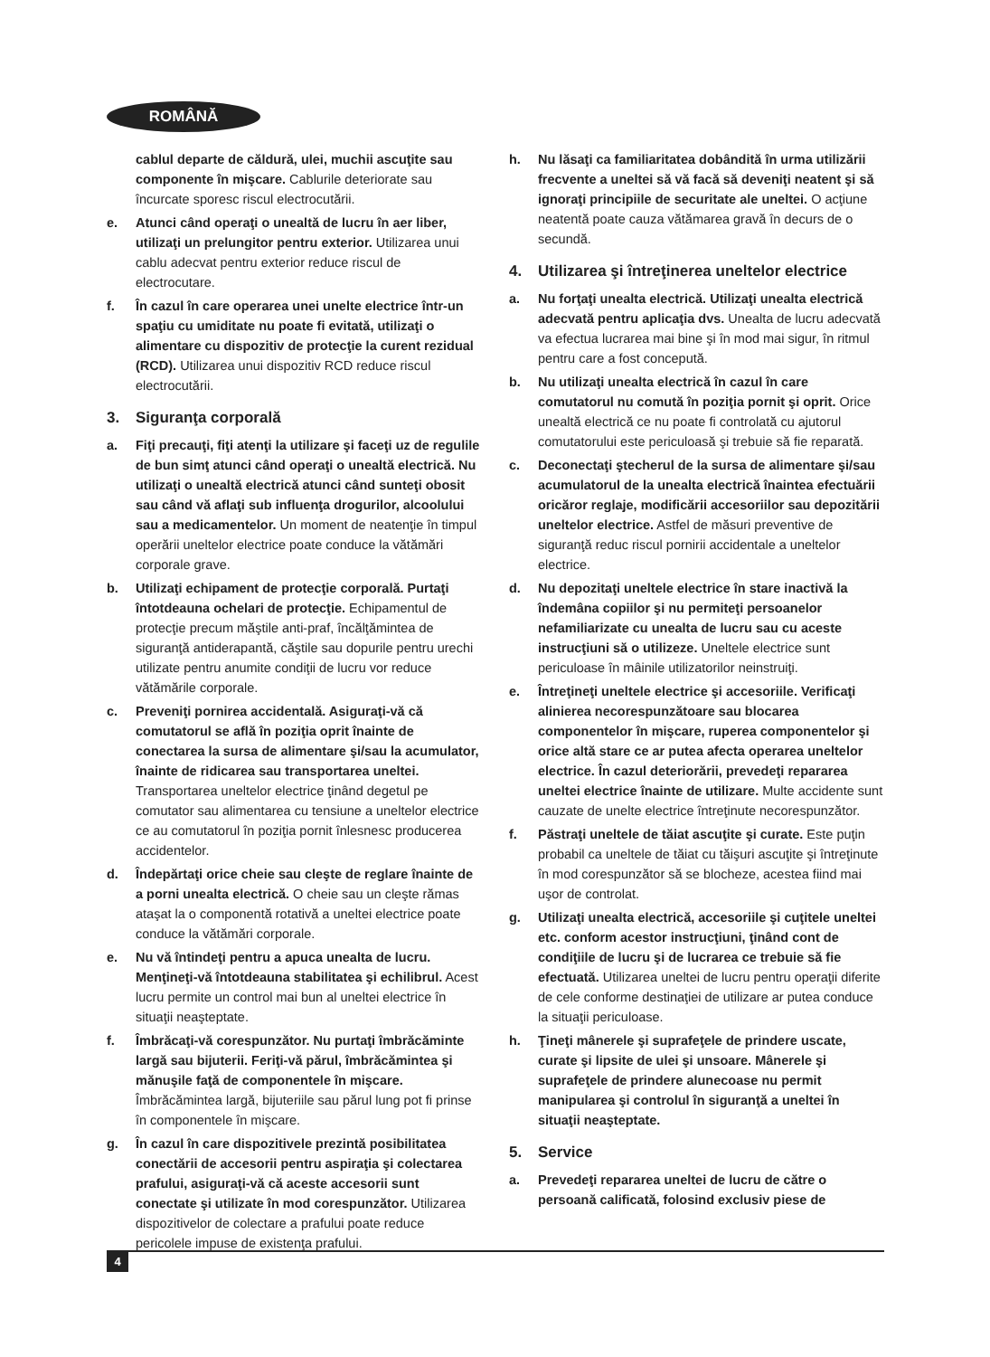ROMÂNĂ
cablul departe de căldură, ulei, muchii ascuţite sau componente în mişcare. Cablurile deteriorate sau încurcate sporesc riscul electrocutării.
e. Atunci când operaţi o unealtă de lucru în aer liber, utilizaţi un prelungitor pentru exterior. Utilizarea unui cablu adecvat pentru exterior reduce riscul de electrocutare.
f. În cazul în care operarea unei unelte electrice într-un spaţiu cu umiditate nu poate fi evitată, utilizaţi o alimentare cu dispozitiv de protecţie la curent rezidual (RCD). Utilizarea unui dispozitiv RCD reduce riscul electrocutării.
3. Siguranţa corporală
a. Fiţi precauţi, fiţi atenţi la utilizare şi faceţi uz de regulile de bun simţ atunci când operaţi o unealtă electrică. Nu utilizaţi o unealtă electrică atunci când sunteţi obosit sau când vă aflaţi sub influenţa drogurilor, alcoolului sau a medicamentelor. Un moment de neatenţie în timpul operării uneltelor electrice poate conduce la vătămări corporale grave.
b. Utilizaţi echipament de protecţie corporală. Purtaţi întotdeauna ochelari de protecţie. Echipamentul de protecţie precum măştile anti-praf, încălţămintea de siguranţă antiderapantă, căştile sau dopurile pentru urechi utilizate pentru anumite condiţii de lucru vor reduce vătămările corporale.
c. Preveniţi pornirea accidentală. Asiguraţi-vă că comutatorul se află în poziţia oprit înainte de conectarea la sursa de alimentare şi/sau la acumulator, înainte de ridicarea sau transportarea uneltei. Transportarea uneltelor electrice ţinând degetul pe comutator sau alimentarea cu tensiune a uneltelor electrice ce au comutatorul în poziţia pornit înlesnesc producerea accidentelor.
d. Îndepărtaţi orice cheie sau cleşte de reglare înainte de a porni unealta electrică. O cheie sau un cleşte rămas ataşat la o componentă rotativă a uneltei electrice poate conduce la vătămări corporale.
e. Nu vă întindeţi pentru a apuca unealta de lucru. Menţineţi-vă întotdeauna stabilitatea şi echilibrul. Acest lucru permite un control mai bun al uneltei electrice în situaţii neaşteptate.
f. Îmbrăcaţi-vă corespunzător. Nu purtaţi îmbrăcăminte largă sau bijuterii. Feriţi-vă părul, îmbrăcămintea şi mănuşile faţă de componentele în mişcare. Îmbrăcămintea largă, bijuteriile sau părul lung pot fi prinse în componentele în mişcare.
g. În cazul în care dispozitivele prezintă posibilitatea conectării de accesorii pentru aspiraţia şi colectarea prafului, asiguraţi-vă că aceste accesorii sunt conectate şi utilizate în mod corespunzător. Utilizarea dispozitivelor de colectare a prafului poate reduce pericolele impuse de existenţa prafului.
h. Nu lăsaţi ca familiaritatea dobândită în urma utilizării frecvente a uneltei să vă facă să deveniţi neatent şi să ignoraţi principiile de securitate ale uneltei. O acţiune neatentă poate cauza vătămarea gravă în decurs de o secundă.
4. Utilizarea şi întreţinerea uneltelor electrice
a. Nu forţaţi unealta electrică. Utilizaţi unealta electrică adecvată pentru aplicaţia dvs. Unealta de lucru adecvată va efectua lucrarea mai bine şi în mod mai sigur, în ritmul pentru care a fost concepută.
b. Nu utilizaţi unealta electrică în cazul în care comutatorul nu comută în poziţia pornit şi oprit. Orice unealtă electrică ce nu poate fi controlată cu ajutorul comutatorului este periculoasă şi trebuie să fie reparată.
c. Deconectaţi ştecherul de la sursa de alimentare şi/sau acumulatorul de la unealta electrică înaintea efectuării oricăror reglaje, modificării accesoriilor sau depozitării uneltelor electrice. Astfel de măsuri preventive de siguranţă reduc riscul pornirii accidentale a uneltelor electrice.
d. Nu depozitaţi uneltele electrice în stare inactivă la îndemâna copiilor şi nu permiteţi persoanelor nefamiliarizate cu unealta de lucru sau cu aceste instrucţiuni să o utilizeze. Uneltele electrice sunt periculoase în mâinile utilizatorilor neinstruiţi.
e. Întreţineţi uneltele electrice şi accesoriile. Verificaţi alinierea necorespunzătoare sau blocarea componentelor în mişcare, ruperea componentelor şi orice altă stare ce ar putea afecta operarea uneltelor electrice. În cazul deteriorării, prevedeţi repararea uneltei electrice înainte de utilizare. Multe accidente sunt cauzate de unelte electrice întreţinute necorespunzător.
f. Păstraţi uneltele de tăiat ascuţite şi curate. Este puţin probabil ca uneltele de tăiat cu tăişuri ascuţite şi întreţinute în mod corespunzător să se blocheze, acestea fiind mai uşor de controlat.
g. Utilizaţi unealta electrică, accesoriile şi cuţitele uneltei etc. conform acestor instrucţiuni, ţinând cont de condiţiile de lucru şi de lucrarea ce trebuie să fie efectuată. Utilizarea uneltei de lucru pentru operaţii diferite de cele conforme destinaţiei de utilizare ar putea conduce la situaţii periculoase.
h. Ţineţi mânerele şi suprafeţele de prindere uscate, curate şi lipsite de ulei şi unsoare. Mânerele şi suprafeţele de prindere alunecoase nu permit manipularea şi controlul în siguranţă a uneltei în situaţii neaşteptate.
5. Service
a. Prevedeţi repararea uneltei de lucru de către o persoană calificată, folosind exclusiv piese de
4